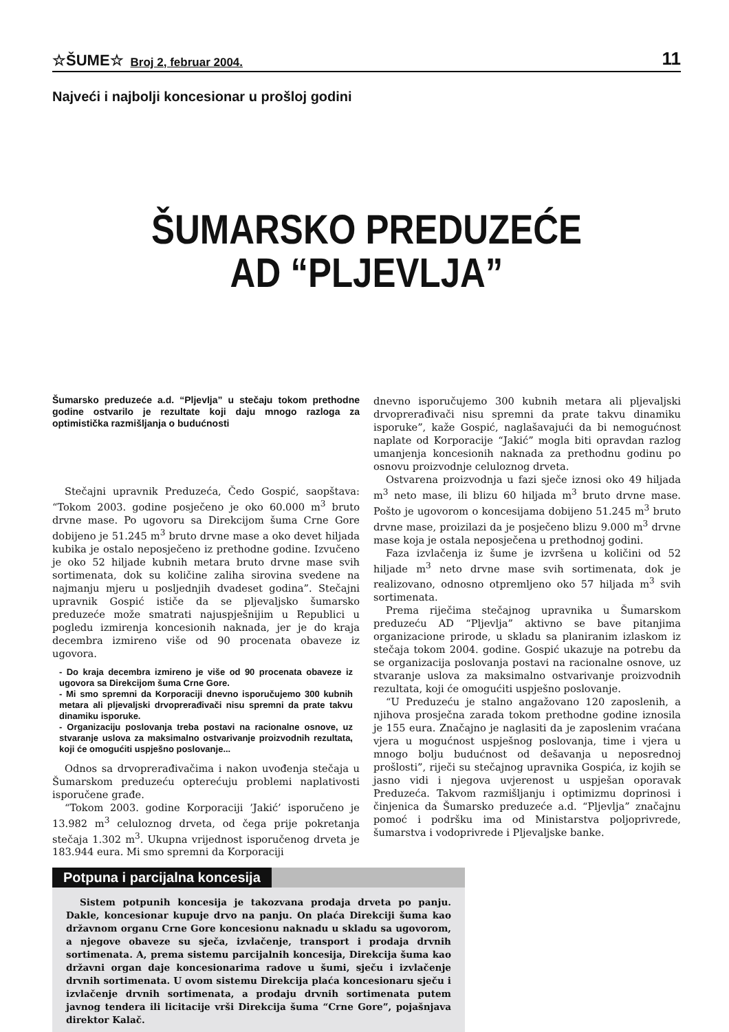☆ŠUME☆ Broj 2, februar 2004. 11
Najveći i najbolji koncesionar u prošloj godini
ŠUMARSKO PREDUZEĆE
AD “PLJEVLJA”
Šumarsko preduzeće a.d. “Pljevlja” u stečaju tokom prethodne godine ostvarilo je rezultate koji daju mnogo razloga za optimistička razmišljanja o budućnosti
Stečajni upravnik Preduzeća, Čedo Gospić, saopštava: “Tokom 2003. godine posječeno je oko 60.000 m<sup>3</sup> bruto drvne mase. Po ugovoru sa Direkcijom šuma Crne Gore dobijeno je 51.245 m<sup>3</sup> bruto drvne mase a oko devet hiljada kubika je ostalo neposječeno iz prethodne godine. Izvučeno je oko 52 hiljade kubnih metara bruto drvne mase svih sortimenata, dok su količine zaliha sirovina svedene na najmanju mjeru u posljednjih dvadeset godina”. Stečajni upravnik Gospić ističe da se pljevaljsko šumarsko preduzeće može smatrati najuspješnijim u Republici u pogledu izmirenja koncesionih naknada, jer je do kraja decembra izmireno više od 90 procenata obaveze iz ugovora.
- Do kraja decembra izmireno je više od 90 procenata obaveze iz ugovora sa Direkcijom šuma Crne Gore.
- Mi smo spremni da Korporaciji dnevno isporučujemo 300 kubnih metara ali pljevaljski drvoprerađivači nisu spremni da prate takvu dinamiku isporuke.
- Organizaciju poslovanja treba postavi na racionalne osnove, uz stvaranje uslova za maksimalno ostvarivanje proizvodnih rezultata, koji će omogućiti uspješno poslovanje...
Odnos sa drvoprerađivačima i nakon uvođenja stečaja u Šumarskom preduzeću opterećuju problemi naplativosti isporučene građe.
“Tokom 2003. godine Korporaciji ’Jakić’ isporučeno je 13.982 m<sup>3</sup> celuloznog drveta, od čega prije pokretanja stečaja 1.302 m<sup>3</sup>. Ukupna vrijednost isporučenog drveta je 183.944 eura. Mi smo spremni da Korporaciji
dnevno isporučujemo 300 kubnih metara ali pljevaljski drvoprerađivači nisu spremni da prate takvu dinamiku isporuke”, kaže Gospić, naglašavajući da bi nemogućnost naplate od Korporacije “Jakić” mogla biti opravdan razlog umanjenja koncesionih naknada za prethodnu godinu po osnovu proizvodnje celuloznog drveta.
Ostvarena proizvodnja u fazi sječe iznosi oko 49 hiljada m<sup>3</sup> neto mase, ili blizu 60 hiljada m<sup>3</sup> bruto drvne mase. Pošto je ugovorom o koncesijama dobijeno 51.245 m<sup>3</sup> bruto drvne mase, proizilazi da je posječeno blizu 9.000 m<sup>3</sup> drvne mase koja je ostala neposječena u prethodnoj godini.
Faza izvlačenja iz šume je izvršena u količini od 52 hiljade m<sup>3</sup> neto drvne mase svih sortimenata, dok je realizovano, odnosno otpremljeno oko 57 hiljada m<sup>3</sup> svih sortimenata.
Prema riječima stečajnog upravnika u Šumarskom preduzeću AD “Pljevlja” aktivno se bave pitanjima organizacione prirode, u skladu sa planiranim izlaskom iz stečaja tokom 2004. godine. Gospić ukazuje na potrebu da se organizacija poslovanja postavi na racionalne osnove, uz stvaranje uslova za maksimalno ostvarivanje proizvodnih rezultata, koji će omogućiti uspješno poslovanje.
“U Preduzeću je stalno angažovano 120 zaposlenih, a njihova prosječna zarada tokom prethodne godine iznosila je 155 eura. Značajno je naglasiti da je zaposlenim vraćana vjera u mogućnost uspješnog poslovanja, time i vjera u mnogo bolju budućnost od dešavanja u neposrednoj prošlosti”, riječi su stečajnog upravnika Gospića, iz kojih se jasno vidi i njegova uvjerenost u uspješan oporavak Preduzeća. Takvom razmišljanju i optimizmu doprinosi i činjenica da Šumarsko preduzeće a.d. “Pljevlja” značajnu pomoć i podršku ima od Ministarstva poljoprivrede, šumarstva i vodoprivrede i Pljevaljske banke.
Potpuna i parcijalna koncesija
Sistem potpunih koncesija je takozvana prodaja drveta po panju. Dakle, koncesionar kupuje drvo na panju. On plaća Direkciji šuma kao državnom organu Crne Gore koncesionu naknadu u skladu sa ugovorom, a njegove obaveze su sječa, izvlačenje, transport i prodaja drvnih sortimenata. A, prema sistemu parcijalnih koncesija, Direkcija šuma kao državni organ daje koncesionarima radove u šumi, sječu i izvlačenje drvnih sortimenata. U ovom sistemu Direkcija plaća koncesionaru sječu i izvlačenje drvnih sortimenata, a prodaju drvnih sortimenata putem javnog tendera ili licitacije vrši Direkcija šuma “Crne Gore”, pojašnjava direktor Kalač.